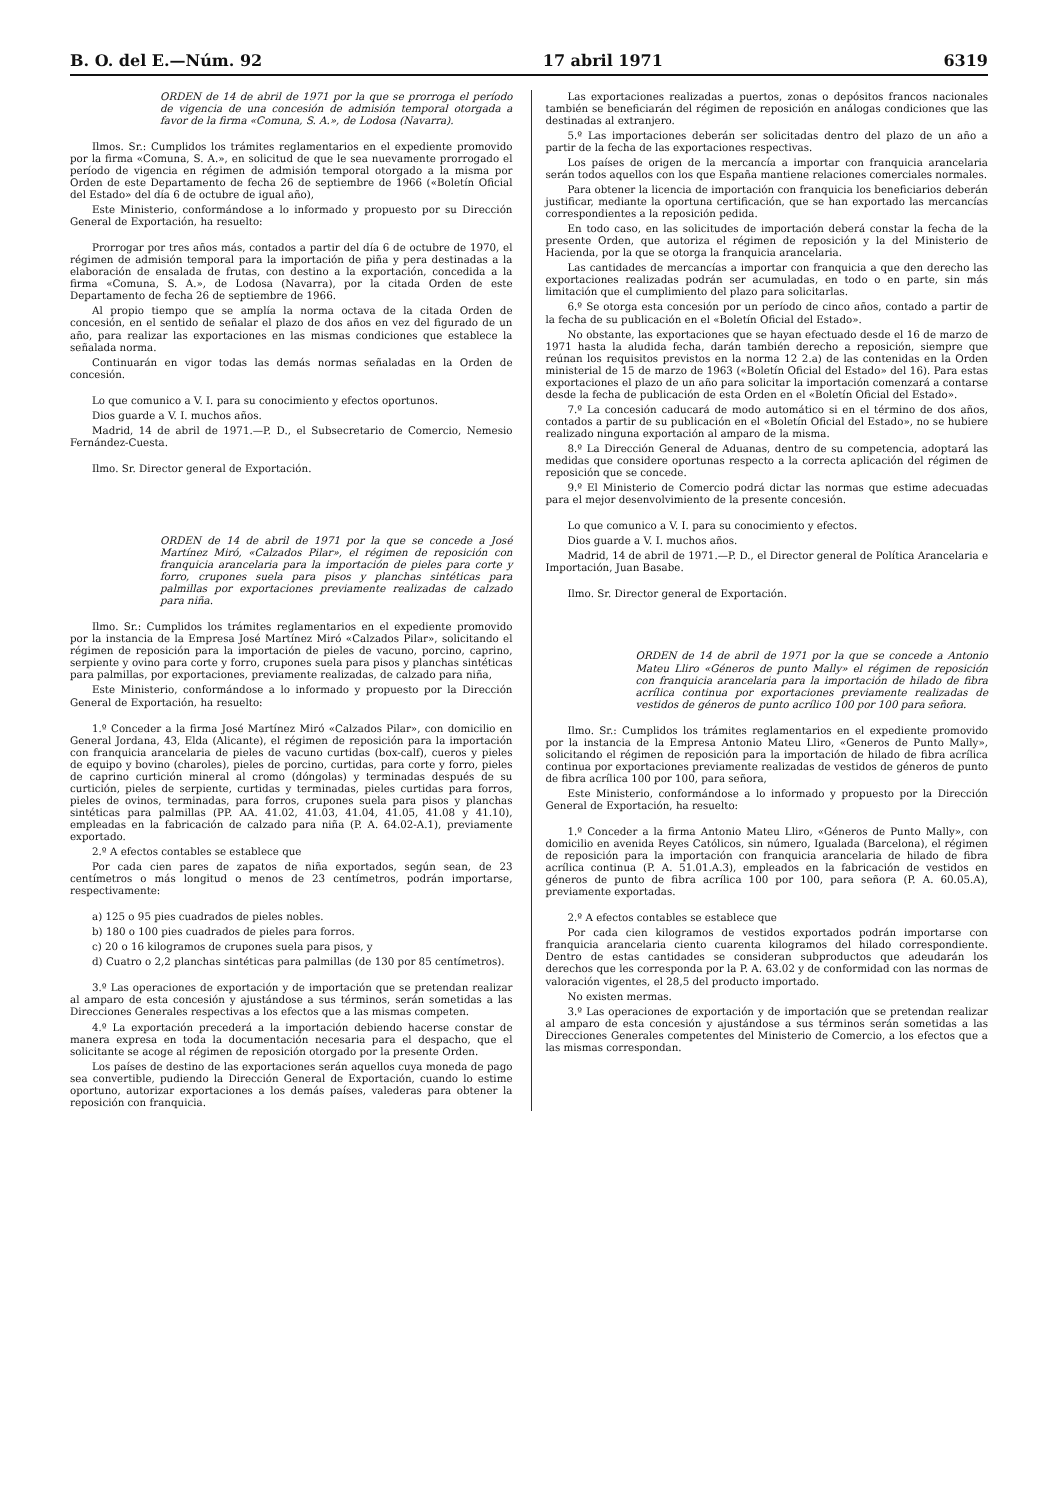B. O. del E.—Núm. 92 17 abril 1971 6319
ORDEN de 14 de abril de 1971 por la que se prorroga el período de vigencia de una concesión de admisión temporal otorgada a favor de la firma «Comuna, S. A.», de Lodosa (Navarra).
Ilmos. Sr.: Cumplidos los trámites reglamentarios en el expediente promovido por la firma «Comuna, S. A.», en solicitud de que le sea nuevamente prorrogado el período de vigencia en régimen de admisión temporal otorgado a la misma por Orden de este Departamento de fecha 26 de septiembre de 1966 («Boletín Oficial del Estado» del día 6 de octubre de igual año),
Este Ministerio, conformándose a lo informado y propuesto por su Dirección General de Exportación, ha resuelto:
Prorrogar por tres años más, contados a partir del día 6 de octubre de 1970, el régimen de admisión temporal para la importación de piña y pera destinadas a la elaboración de ensalada de frutas, con destino a la exportación, concedida a la firma «Comuna, S. A.», de Lodosa (Navarra), por la citada Orden de este Departamento de fecha 26 de septiembre de 1966.
Al propio tiempo que se amplía la norma octava de la citada Orden de concesión, en el sentido de señalar el plazo de dos años en vez del figurado de un año, para realizar las exportaciones en las mismas condiciones que establece la señalada norma.
Continuarán en vigor todas las demás normas señaladas en la Orden de concesión.
Lo que comunico a V. I. para su conocimiento y efectos oportunos.
Dios guarde a V. I. muchos años.
Madrid, 14 de abril de 1971.—P. D., el Subsecretario de Comercio, Nemesio Fernández-Cuesta.
Ilmo. Sr. Director general de Exportación.
ORDEN de 14 de abril de 1971 por la que se concede a José Martínez Miró, «Calzados Pilar», el régimen de reposición con franquicia arancelaria para la importación de pieles para corte y forro, crupones suela para pisos y planchas sintéticas para palmillas por exportaciones previamente realizadas de calzado para niña.
Ilmo. Sr.: Cumplidos los trámites reglamentarios en el expediente promovido por la instancia de la Empresa José Martínez Miró «Calzados Pilar», solicitando el régimen de reposición para la importación de pieles de vacuno, porcino, caprino, serpiente y ovino para corte y forro, crupones suela para pisos y planchas sintéticas para palmillas, por exportaciones, previamente realizadas, de calzado para niña,
Este Ministerio, conformándose a lo informado y propuesto por la Dirección General de Exportación, ha resuelto:
1.º Conceder a la firma José Martínez Miró «Calzados Pilar», con domicilio en General Jordana, 43, Elda (Alicante), el régimen de reposición para la importación con franquicia arancelaria de pieles de vacuno curtidas (box-calf), cueros y pieles de equipo y bovino (charoles), pieles de porcino, curtidas, para corte y forro, pieles de caprino curtición mineral al cromo (dóngolas) y terminadas después de su curtición, pieles de serpiente, curtidas y terminadas, pieles curtidas para forros, pieles de ovinos, terminadas, para forros, crupones suela para pisos y planchas sintéticas para palmillas (PP. AA. 41.02, 41.03, 41.04, 41.05, 41.08 y 41.10), empleadas en la fabricación de calzado para niña (P. A. 64.02-A.1), previamente exportado.
2.º A efectos contables se establece que
Por cada cien pares de zapatos de niña exportados, según sean, de 23 centímetros o más longitud o menos de 23 centímetros, podrán importarse, respectivamente:
a) 125 o 95 pies cuadrados de pieles nobles.
b) 180 o 100 pies cuadrados de pieles para forros.
c) 20 o 16 kilogramos de crupones suela para pisos, y
d) Cuatro o 2,2 planchas sintéticas para palmillas (de 130 por 85 centímetros).
3.º Las operaciones de exportación y de importación que se pretendan realizar al amparo de esta concesión y ajustándose a sus términos, serán sometidas a las Direcciones Generales respectivas a los efectos que a las mismas competen.
4.º La exportación precederá a la importación debiendo hacerse constar de manera expresa en toda la documentación necesaria para el despacho, que el solicitante se acoge al régimen de reposición otorgado por la presente Orden.
Los países de destino de las exportaciones serán aquellos cuya moneda de pago sea convertible, pudiendo la Dirección General de Exportación, cuando lo estime oportuno, autorizar exportaciones a los demás países, valederas para obtener la reposición con franquicia.
Las exportaciones realizadas a puertos, zonas o depósitos francos nacionales también se beneficiarán del régimen de reposición en análogas condiciones que las destinadas al extranjero.
5.º Las importaciones deberán ser solicitadas dentro del plazo de un año a partir de la fecha de las exportaciones respectivas.
Los países de origen de la mercancía a importar con franquicia arancelaria serán todos aquellos con los que España mantiene relaciones comerciales normales.
Para obtener la licencia de importación con franquicia los beneficiarios deberán justificar, mediante la oportuna certificación, que se han exportado las mercancías correspondientes a la reposición pedida.
En todo caso, en las solicitudes de importación deberá constar la fecha de la presente Orden, que autoriza el régimen de reposición y la del Ministerio de Hacienda, por la que se otorga la franquicia arancelaria.
Las cantidades de mercancías a importar con franquicia a que den derecho las exportaciones realizadas podrán ser acumuladas, en todo o en parte, sin más limitación que el cumplimiento del plazo para solicitarlas.
6.º Se otorga esta concesión por un período de cinco años, contado a partir de la fecha de su publicación en el «Boletín Oficial del Estado».
No obstante, las exportaciones que se hayan efectuado desde el 16 de marzo de 1971 hasta la aludida fecha, darán también derecho a reposición, siempre que reúnan los requisitos previstos en la norma 12 2.a) de las contenidas en la Orden ministerial de 15 de marzo de 1963 («Boletín Oficial del Estado» del 16). Para estas exportaciones el plazo de un año para solicitar la importación comenzará a contarse desde la fecha de publicación de esta Orden en el «Boletín Oficial del Estado».
7.º La concesión caducará de modo automático si en el término de dos años, contados a partir de su publicación en el «Boletín Oficial del Estado», no se hubiere realizado ninguna exportación al amparo de la misma.
8.º La Dirección General de Aduanas, dentro de su competencia, adoptará las medidas que considere oportunas respecto a la correcta aplicación del régimen de reposición que se concede.
9.º El Ministerio de Comercio podrá dictar las normas que estime adecuadas para el mejor desenvolvimiento de la presente concesión.
Lo que comunico a V. I. para su conocimiento y efectos.
Dios guarde a V. I. muchos años.
Madrid, 14 de abril de 1971.—P. D., el Director general de Política Arancelaria e Importación, Juan Basabe.
Ilmo. Sr. Director general de Exportación.
ORDEN de 14 de abril de 1971 por la que se concede a Antonio Mateu Lliro «Géneros de punto Mally» el régimen de reposición con franquicia arancelaria para la importación de hilado de fibra acrílica continua por exportaciones previamente realizadas de vestidos de géneros de punto acrílico 100 por 100 para señora.
Ilmo. Sr.: Cumplidos los trámites reglamentarios en el expediente promovido por la instancia de la Empresa Antonio Mateu Lliro, «Generos de Punto Mally», solicitando el régimen de reposición para la importación de hilado de fibra acrílica continua por exportaciones previamente realizadas de vestidos de géneros de punto de fibra acrílica 100 por 100, para señora,
Este Ministerio, conformándose a lo informado y propuesto por la Dirección General de Exportación, ha resuelto:
1.º Conceder a la firma Antonio Mateu Lliro, «Géneros de Punto Mally», con domicilio en avenida Reyes Católicos, sin número, Igualada (Barcelona), el régimen de reposición para la importación con franquicia arancelaria de hilado de fibra acrílica continua (P. A. 51.01.A.3), empleados en la fabricación de vestidos en géneros de punto de fibra acrílica 100 por 100, para señora (P. A. 60.05.A), previamente exportadas.
2.º A efectos contables se establece que
Por cada cien kilogramos de vestidos exportados podrán importarse con franquicia arancelaria ciento cuarenta kilogramos del hilado correspondiente. Dentro de estas cantidades se consideran subproductos que adeudarán los derechos que les corresponda por la P. A. 63.02 y de conformidad con las normas de valoración vigentes, el 28,5 del producto importado.
No existen mermas.
3.º Las operaciones de exportación y de importación que se pretendan realizar al amparo de esta concesión y ajustándose a sus términos serán sometidas a las Direcciones Generales competentes del Ministerio de Comercio, a los efectos que a las mismas correspondan.